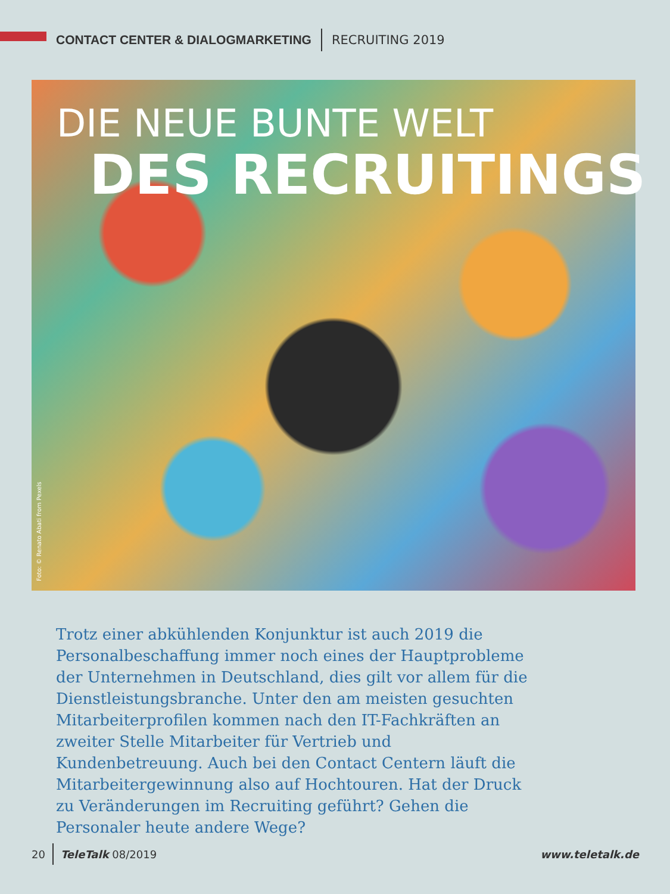CONTACT CENTER & DIALOGMARKETING RECRUITING 2019
DIE NEUE BUNTE WELT
DES RECRUITINGS
Foto: © Renato Abati from Pexels
Trotz einer abkühlenden Konjunktur ist auch 2019 die Personalbeschaffung immer noch eines der Haupt­probleme der Unternehmen in Deutschland, dies gilt vor allem für die Dienstleistungsbranche. Unter den am meisten gesuchten Mitarbeiterprofilen kommen nach den IT-Fachkräften an zweiter Stelle Mitarbeiter für Vertrieb und Kundenbetreuung. Auch bei den Contact Centern läuft die Mitarbeitergewinnung also auf Hoch­touren. Hat der Druck zu Veränderungen im Recruiting geführt? Gehen die Personaler heute andere Wege?
20 TeleTalk 08/2019 www.teletalk.de